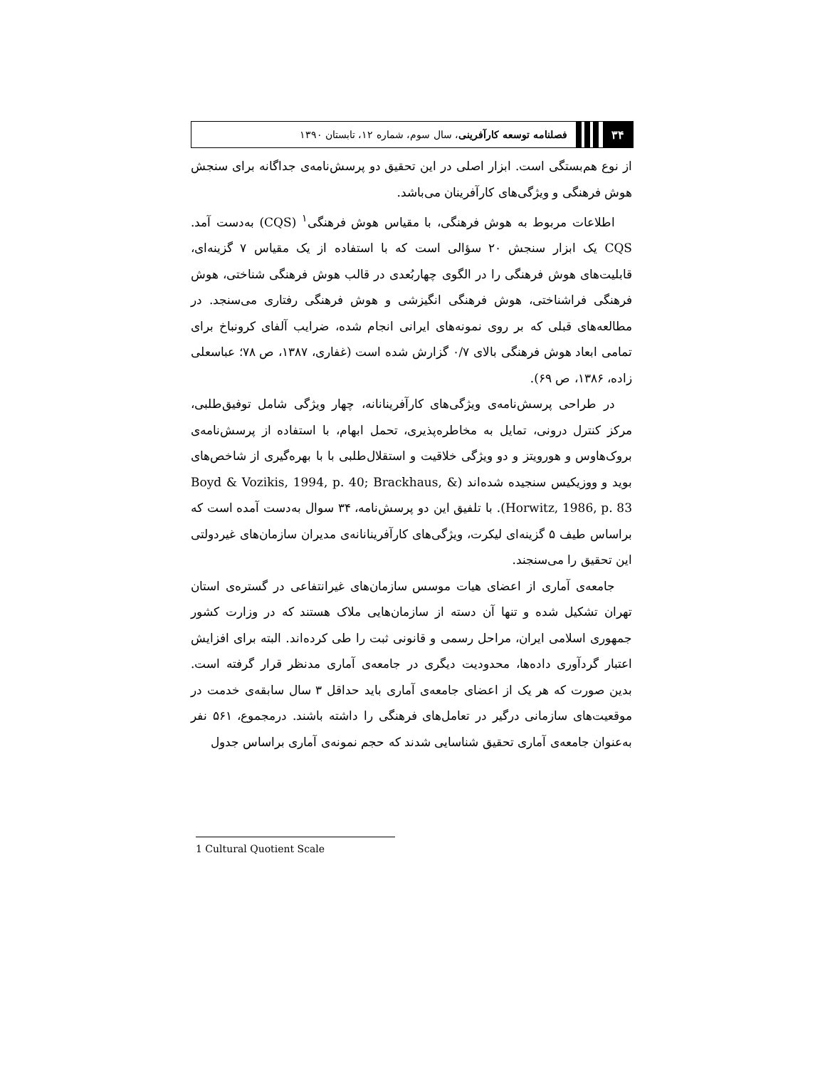۳۴
فصلنامه توسعه کارآفرینی، سال سوم، شماره ۱۲، تابستان ۱۳۹۰
از نوع هم‌بستگی است. ابزار اصلی در این تحقیق دو پرسش‌نامه‌ی جداگانه برای سنجش هوش فرهنگی و ویژگی‌های کارآفرینان می‌باشد.
اطلاعات مربوط به هوش فرهنگی، با مقیاس هوش فرهنگی<sup>۱</sup> (CQS) به‌دست آمد. CQS یک ابزار سنجش ۲۰ سؤالی است که با استفاده از یک مقیاس ۷ گزینه‌ای، قابلیت‌های هوش فرهنگی را در الگوی چهاربُعدی در قالب هوش فرهنگی شناختی، هوش فرهنگی فراشناختی، هوش فرهنگی انگیزشی و هوش فرهنگی رفتاری می‌سنجد. در مطالعه‌های قبلی که بر روی نمونه‌های ایرانی انجام شده، ضرایب آلفای کرونباخ برای تمامی ابعاد هوش فرهنگی بالای ۰/۷ گزارش شده است (غفاری، ۱۳۸۷، ص ۷۸؛ عباسعلی زاده، ۱۳۸۶، ص ۶۹).
در طراحی پرسش‌نامه‌ی ویژگی‌های کارآفرینانانه، چهار ویژگی شامل توفیق‌طلبی، مرکز کنترل درونی، تمایل به مخاطره‌پذیری، تحمل ابهام، با استفاده از پرسش‌نامه‌ی بروک‌هاوس و هورویتز و دو ویژگی خلاقیت و استقلال‌طلبی با با بهره‌گیری از شاخص‌های بوید و ووزیکیس سنجیده شده‌اند (Boyd & Vozikis, 1994, p. 40; Brackhaus, & Horwitz, 1986, p. 83). با تلفیق این دو پرسش‌نامه، ۳۴ سوال به‌دست آمده است که براساس طیف ۵ گزینه‌ای لیکرت، ویژگی‌های کارآفرینانانه‌ی مدیران سازمان‌های غیردولتی این تحقیق را می‌سنجند.
جامعه‌ی آماری از اعضای هیات موسس سازمان‌های غیرانتفاعی در گستره‌ی استان تهران تشکیل شده و تنها آن دسته از سازمان‌هایی ملاک هستند که در وزارت کشور جمهوری اسلامی ایران، مراحل رسمی و قانونی ثبت را طی کرده‌اند. البته برای افزایش اعتبار گردآوری داده‌ها، محدودیت دیگری در جامعه‌ی آماری مدنظر قرار گرفته است. بدین صورت که هر یک از اعضای جامعه‌ی آماری باید حداقل ۳ سال سابقه‌ی خدمت در موقعیت‌های سازمانی درگیر در تعامل‌های فرهنگی را داشته باشند. درمجموع، ۵۶۱ نفر به‌عنوان جامعه‌ی آماری تحقیق شناسایی شدند که حجم نمونه‌ی آماری براساس جدول
1 Cultural Quotient Scale